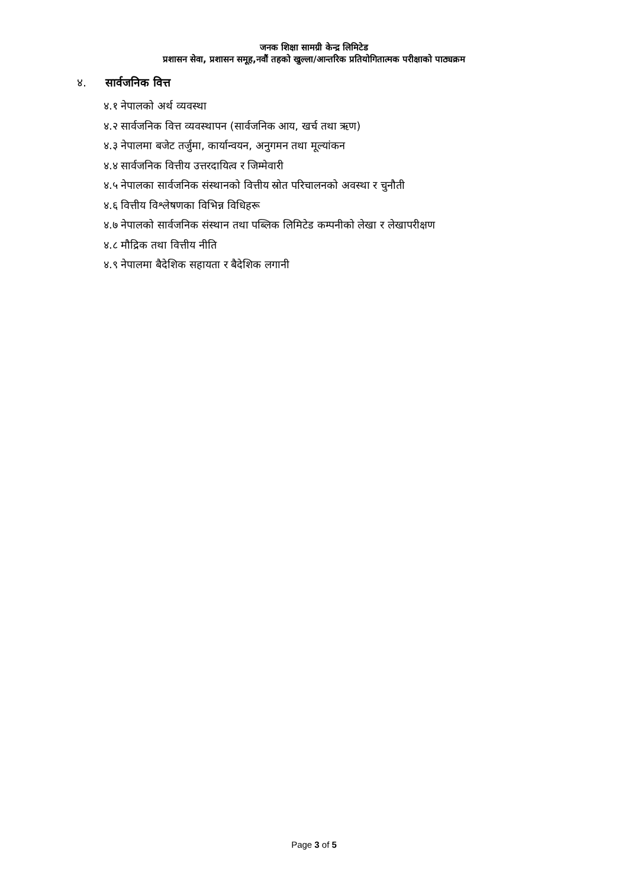जनक शिक्षा सामग्री केन्द्र लिमिटेड
प्रशासन सेवा, प्रशासन समूह,नवौं तहको खुल्ला/आन्तरिक प्रतियोगितात्मक परीक्षाको पाठ्यक्रम
४. सार्वजनिक वित्त
४.१ नेपालको अर्थ व्यवस्था
४.२ सार्वजनिक वित्त व्यवस्थापन (सार्वजनिक आय, खर्च तथा ऋण)
४.३ नेपालमा बजेट तर्जुमा, कार्यान्वयन, अनुगमन तथा मूल्यांकन
४.४ सार्वजनिक वित्तीय उत्तरदायित्व र जिम्मेवारी
४.५ नेपालका सार्वजनिक संस्थानको वित्तीय स्रोत परिचालनको अवस्था र चुनौती
४.६ वित्तीय विश्लेषणका विभिन्न विधिहरू
४.७ नेपालको सार्वजनिक संस्थान तथा पब्लिक लिमिटेड कम्पनीको लेखा र लेखापरीक्षण
४.८ मौद्रिक तथा वित्तीय नीति
४.९ नेपालमा बैदेशिक सहायता र बैदेशिक लगानी
Page 3 of 5